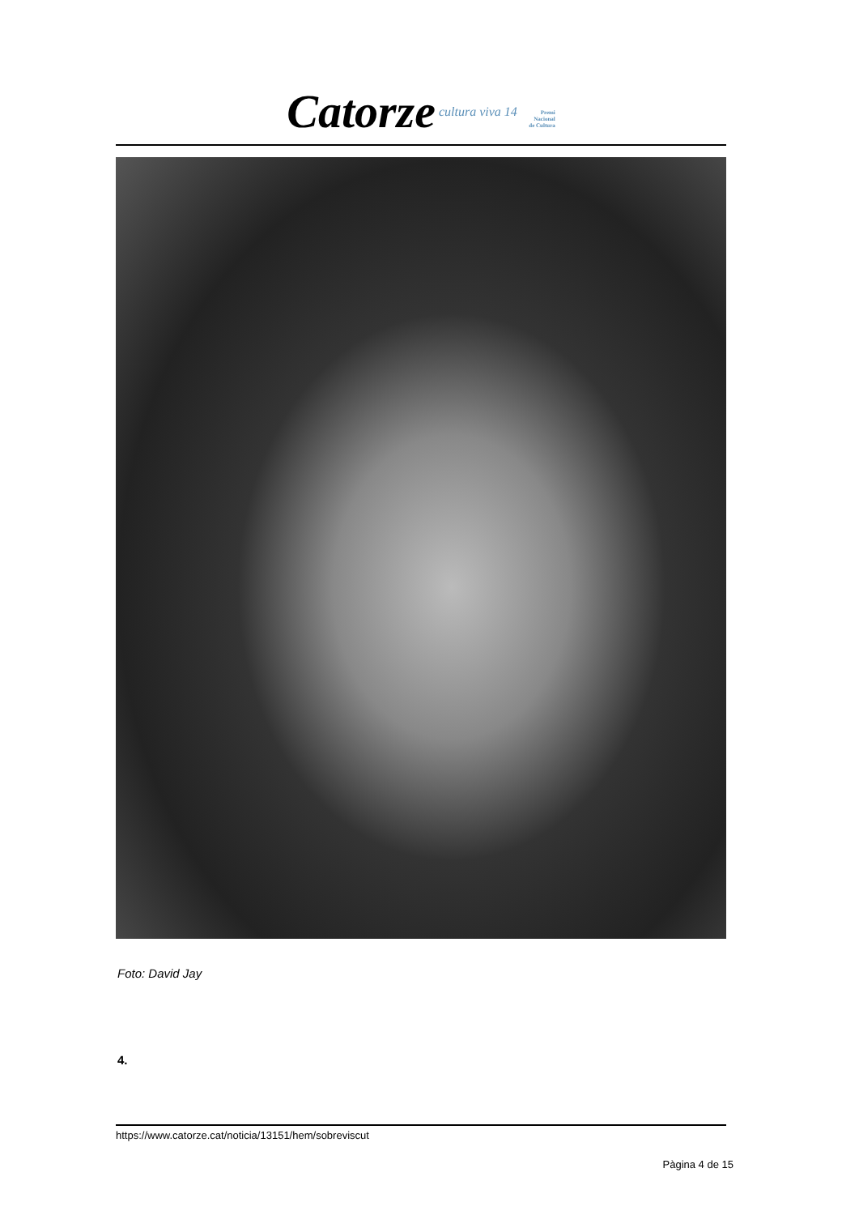Catorze cultura viva 14 Premi
Nacional
de Cultura
Foto: David Jay
4.
https://www.catorze.cat/noticia/13151/hem/sobreviscut
Pàgina 4 de 15